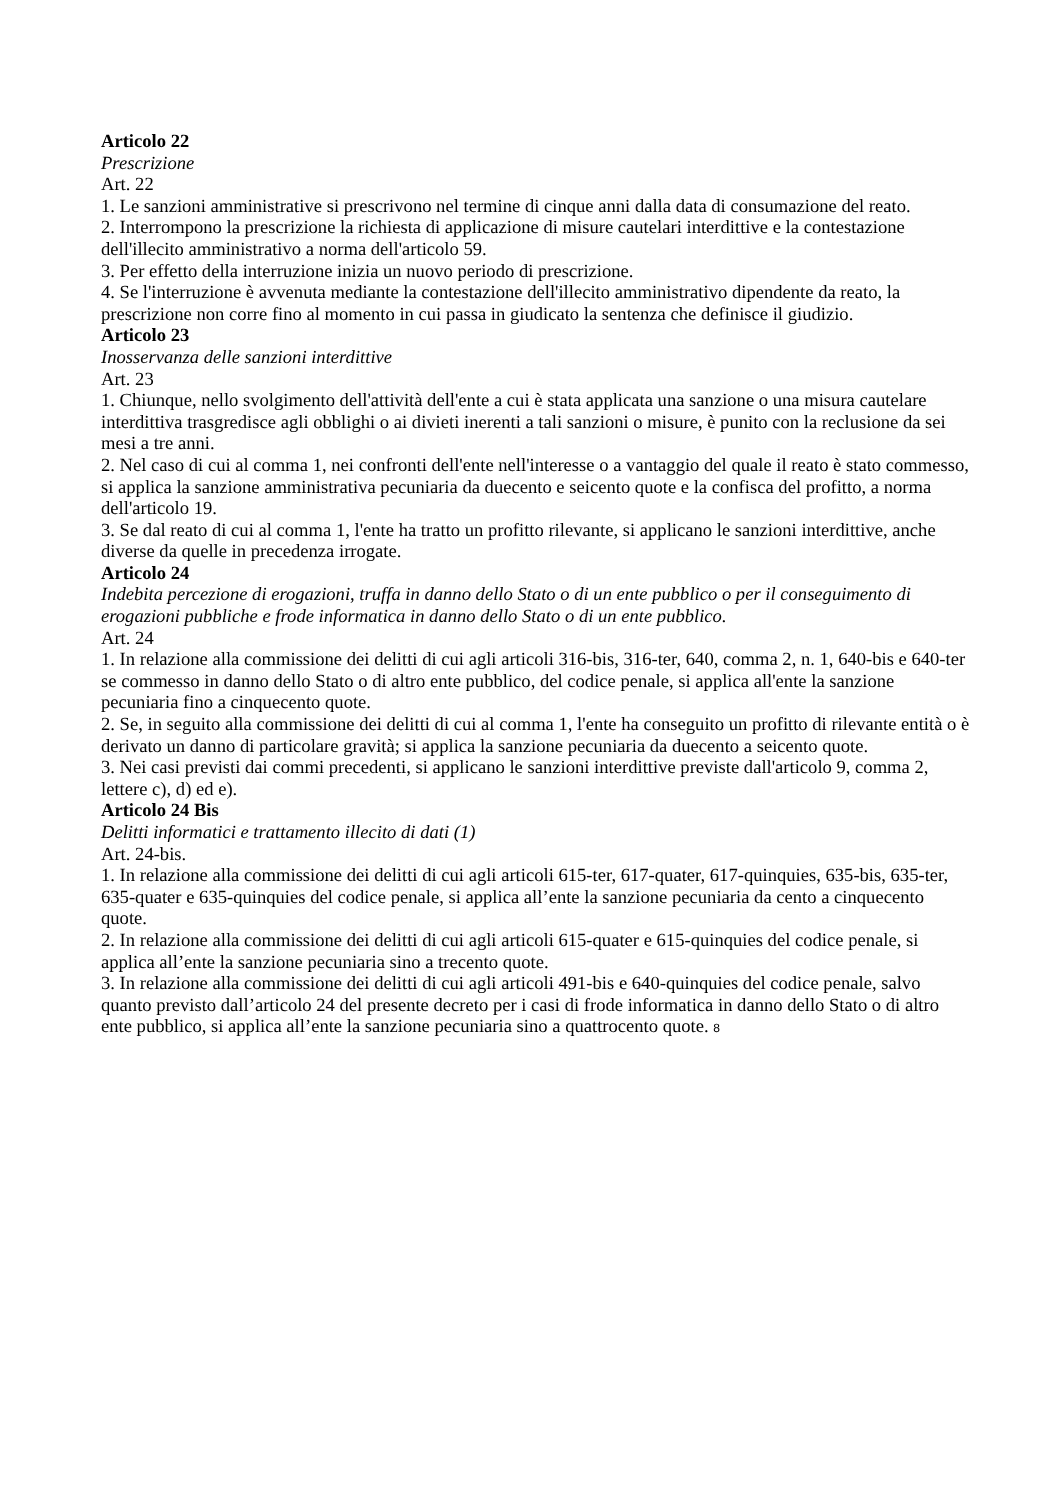Articolo 22
Prescrizione
Art. 22
1. Le sanzioni amministrative si prescrivono nel termine di cinque anni dalla data di consumazione del reato.
2. Interrompono la prescrizione la richiesta di applicazione di misure cautelari interdittive e la contestazione dell'illecito amministrativo a norma dell'articolo 59.
3. Per effetto della interruzione inizia un nuovo periodo di prescrizione.
4. Se l'interruzione è avvenuta mediante la contestazione dell'illecito amministrativo dipendente da reato, la prescrizione non corre fino al momento in cui passa in giudicato la sentenza che definisce il giudizio.
Articolo 23
Inosservanza delle sanzioni interdittive
Art. 23
1. Chiunque, nello svolgimento dell'attività dell'ente a cui è stata applicata una sanzione o una misura cautelare interdittiva trasgredisce agli obblighi o ai divieti inerenti a tali sanzioni o misure, è punito con la reclusione da sei mesi a tre anni.
2. Nel caso di cui al comma 1, nei confronti dell'ente nell'interesse o a vantaggio del quale il reato è stato commesso, si applica la sanzione amministrativa pecuniaria da duecento e seicento quote e la confisca del profitto, a norma dell'articolo 19.
3. Se dal reato di cui al comma 1, l'ente ha tratto un profitto rilevante, si applicano le sanzioni interdittive, anche diverse da quelle in precedenza irrogate.
Articolo 24
Indebita percezione di erogazioni, truffa in danno dello Stato o di un ente pubblico o per il conseguimento di erogazioni pubbliche e frode informatica in danno dello Stato o di un ente pubblico.
Art. 24
1. In relazione alla commissione dei delitti di cui agli articoli 316-bis, 316-ter, 640, comma 2, n. 1, 640-bis e 640-ter se commesso in danno dello Stato o di altro ente pubblico, del codice penale, si applica all'ente la sanzione pecuniaria fino a cinquecento quote.
2. Se, in seguito alla commissione dei delitti di cui al comma 1, l'ente ha conseguito un profitto di rilevante entità o è derivato un danno di particolare gravità; si applica la sanzione pecuniaria da duecento a seicento quote.
3. Nei casi previsti dai commi precedenti, si applicano le sanzioni interdittive previste dall'articolo 9, comma 2, lettere c), d) ed e).
Articolo 24 Bis
Delitti informatici e trattamento illecito di dati (1)
Art. 24-bis.
1. In relazione alla commissione dei delitti di cui agli articoli 615-ter, 617-quater, 617-quinquies, 635-bis, 635-ter, 635-quater e 635-quinquies del codice penale, si applica all’ente la sanzione pecuniaria da cento a cinquecento quote.
2. In relazione alla commissione dei delitti di cui agli articoli 615-quater e 615-quinquies del codice penale, si applica all’ente la sanzione pecuniaria sino a trecento quote.
3. In relazione alla commissione dei delitti di cui agli articoli 491-bis e 640-quinquies del codice penale, salvo quanto previsto dall’articolo 24 del presente decreto per i casi di frode informatica in danno dello Stato o di altro ente pubblico, si applica all’ente la sanzione pecuniaria sino a quattrocento quote. 8